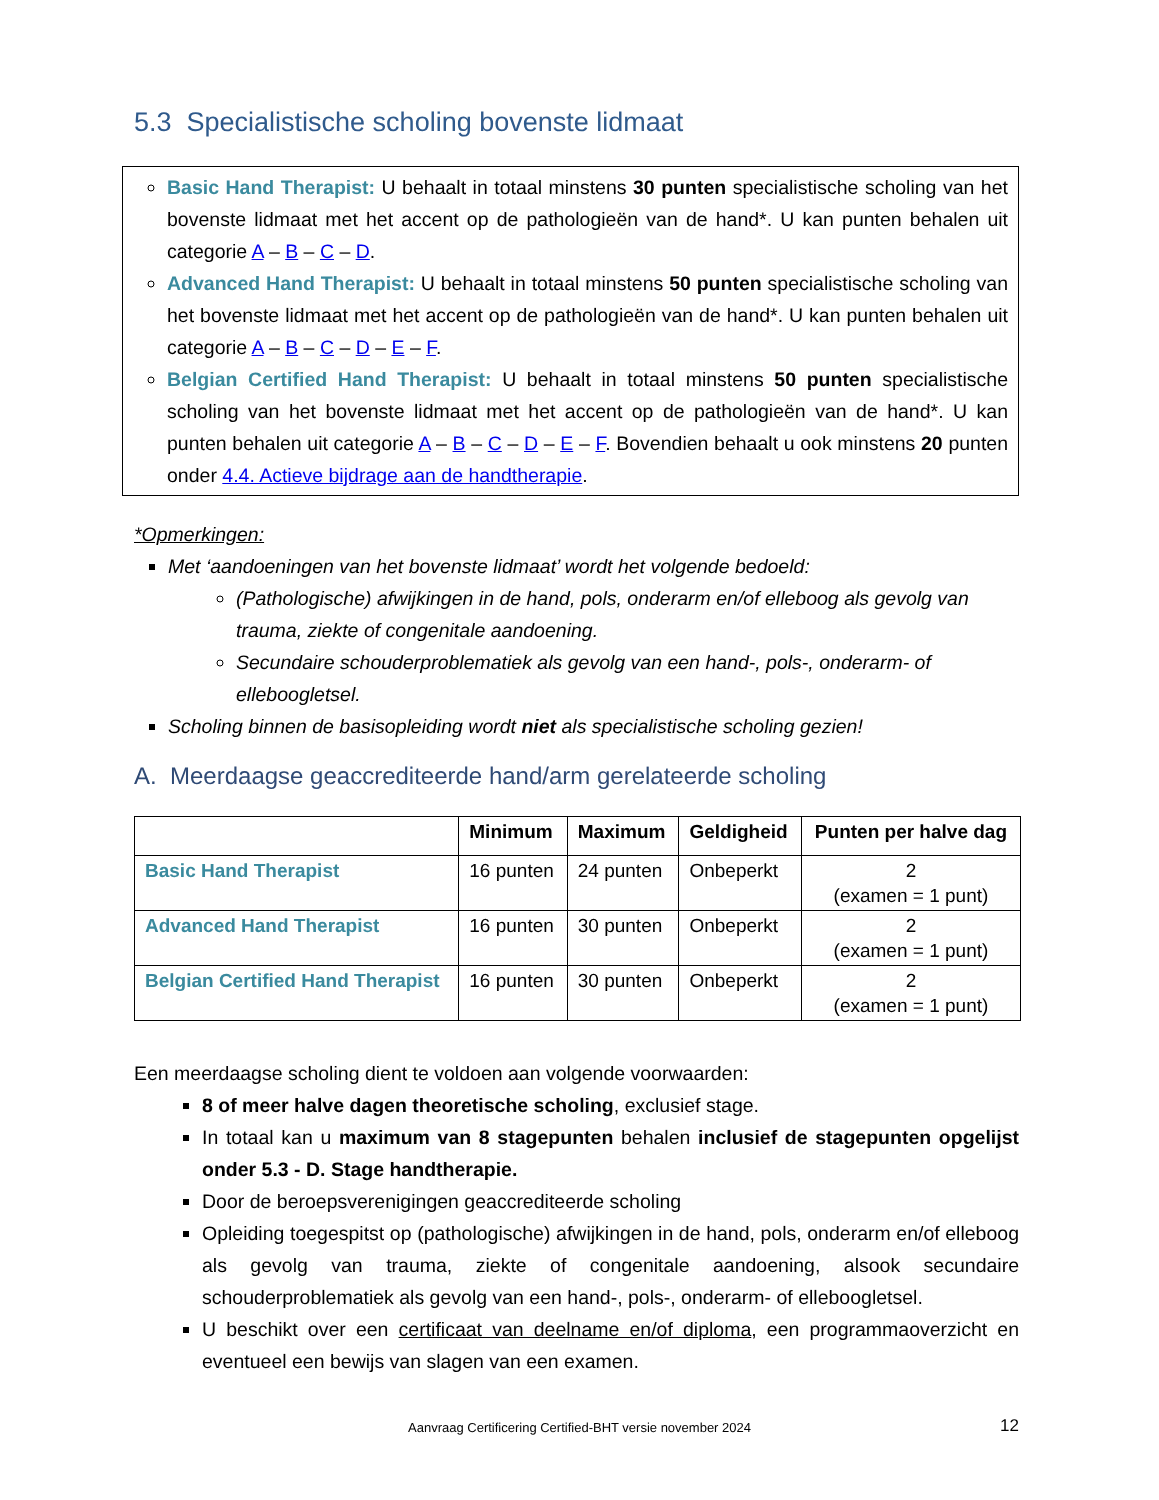5.3 Specialistische scholing bovenste lidmaat
Basic Hand Therapist: U behaalt in totaal minstens 30 punten specialistische scholing van het bovenste lidmaat met het accent op de pathologieën van de hand*. U kan punten behalen uit categorie A – B – C – D.
Advanced Hand Therapist: U behaalt in totaal minstens 50 punten specialistische scholing van het bovenste lidmaat met het accent op de pathologieën van de hand*. U kan punten behalen uit categorie A – B – C – D – E – F.
Belgian Certified Hand Therapist: U behaalt in totaal minstens 50 punten specialistische scholing van het bovenste lidmaat met het accent op de pathologieën van de hand*. U kan punten behalen uit categorie A – B – C – D – E – F. Bovendien behaalt u ook minstens 20 punten onder 4.4. Actieve bijdrage aan de handtherapie.
*Opmerkingen:
Met ‘aandoeningen van het bovenste lidmaat’ wordt het volgende bedoeld:
(Pathologische) afwijkingen in de hand, pols, onderarm en/of elleboog als gevolg van trauma, ziekte of congenitale aandoening.
Secundaire schouderproblematiek als gevolg van een hand-, pols-, onderarm- of elleboogletsel.
Scholing binnen de basisopleiding wordt niet als specialistische scholing gezien!
A. Meerdaagse geaccrediteerde hand/arm gerelateerde scholing
| | Minimum | Maximum | Geldigheid | Punten per halve dag |
| --- | --- | --- | --- | --- |
| Basic Hand Therapist | 16 punten | 24 punten | Onbeperkt | 2 (examen = 1 punt) |
| Advanced Hand Therapist | 16 punten | 30 punten | Onbeperkt | 2 (examen = 1 punt) |
| Belgian Certified Hand Therapist | 16 punten | 30 punten | Onbeperkt | 2 (examen = 1 punt) |
Een meerdaagse scholing dient te voldoen aan volgende voorwaarden:
8 of meer halve dagen theoretische scholing, exclusief stage.
In totaal kan u maximum van 8 stagepunten behalen inclusief de stagepunten opgelijst onder 5.3 - D. Stage handtherapie.
Door de beroepsverenigingen geaccrediteerde scholing
Opleiding toegespitst op (pathologische) afwijkingen in de hand, pols, onderarm en/of elleboog als gevolg van trauma, ziekte of congenitale aandoening, alsook secundaire schouderproblematiek als gevolg van een hand-, pols-, onderarm- of elleboogletsel.
U beschikt over een certificaat van deelname en/of diploma, een programmaoverzicht en eventueel een bewijs van slagen van een examen.
Aanvraag Certificering Certified-BHT versie november 2024 12